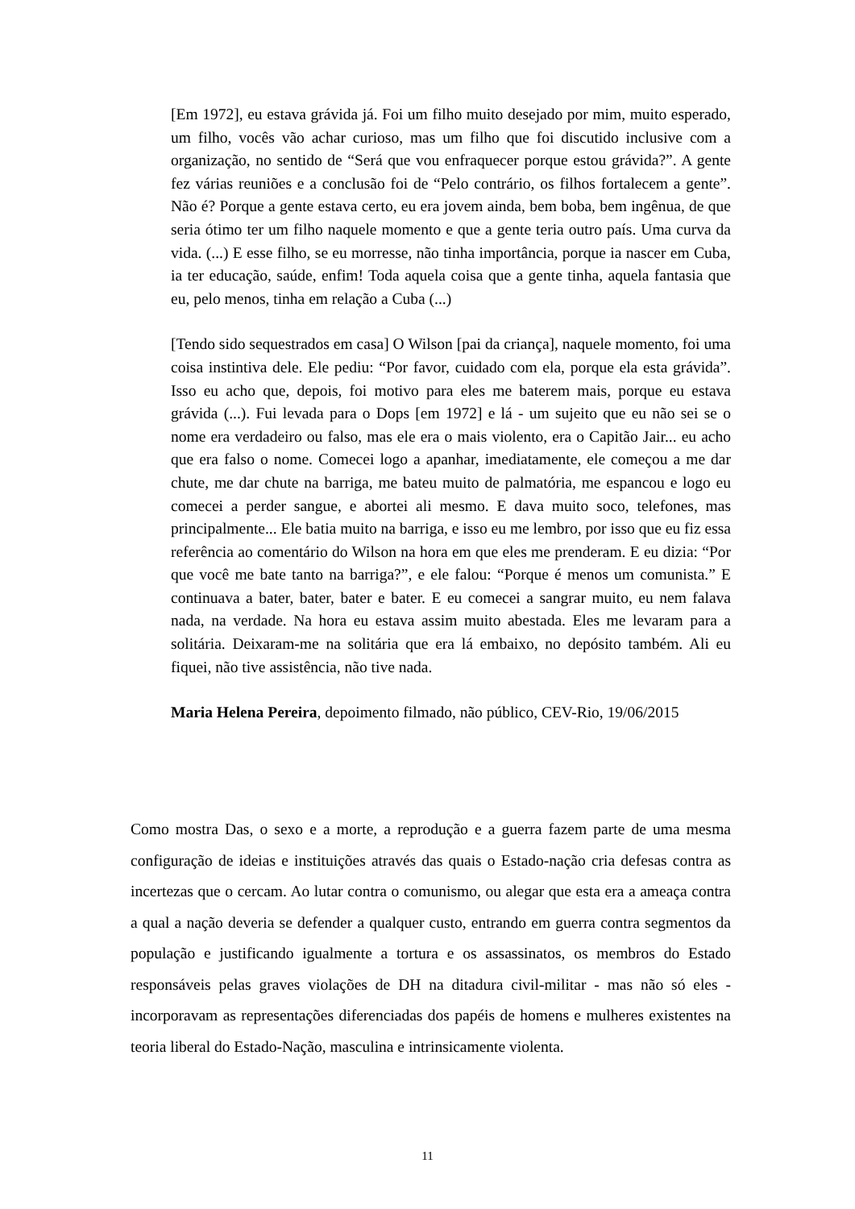[Em 1972], eu estava grávida já. Foi um filho muito desejado por mim, muito esperado, um filho, vocês vão achar curioso, mas um filho que foi discutido inclusive com a organização, no sentido de “Será que vou enfraquecer porque estou grávida?”. A gente fez várias reuniões e a conclusão foi de “Pelo contrário, os filhos fortalecem a gente”. Não é? Porque a gente estava certo, eu era jovem ainda, bem boba, bem ingênua, de que seria ótimo ter um filho naquele momento e que a gente teria outro país. Uma curva da vida. (...) E esse filho, se eu morresse, não tinha importância, porque ia nascer em Cuba, ia ter educação, saúde, enfim! Toda aquela coisa que a gente tinha, aquela fantasia que eu, pelo menos, tinha em relação a Cuba (...)
[Tendo sido sequestrados em casa] O Wilson [pai da criança], naquele momento, foi uma coisa instintiva dele. Ele pediu: “Por favor, cuidado com ela, porque ela esta grávida”. Isso eu acho que, depois, foi motivo para eles me baterem mais, porque eu estava grávida (...). Fui levada para o Dops [em 1972] e lá - um sujeito que eu não sei se o nome era verdadeiro ou falso, mas ele era o mais violento, era o Capitão Jair... eu acho que era falso o nome. Comecei logo a apanhar, imediatamente, ele começou a me dar chute, me dar chute na barriga, me bateu muito de palmatória, me espancou e logo eu comecei a perder sangue, e abortei ali mesmo. E dava muito soco, telefones, mas principalmente... Ele batia muito na barriga, e isso eu me lembro, por isso que eu fiz essa referência ao comentário do Wilson na hora em que eles me prenderam. E eu dizia: “Por que você me bate tanto na barriga?”, e ele falou: “Porque é menos um comunista.” E continuava a bater, bater, bater e bater. E eu comecei a sangrar muito, eu nem falava nada, na verdade. Na hora eu estava assim muito abestada. Eles me levaram para a solitária. Deixaram-me na solitária que era lá embaixo, no depósito também. Ali eu fiquei, não tive assistência, não tive nada.
Maria Helena Pereira, depoimento filmado, não público, CEV-Rio, 19/06/2015
Como mostra Das, o sexo e a morte, a reprodução e a guerra fazem parte de uma mesma configuração de ideias e instituições através das quais o Estado-nação cria defesas contra as incertezas que o cercam. Ao lutar contra o comunismo, ou alegar que esta era a ameaça contra a qual a nação deveria se defender a qualquer custo, entrando em guerra contra segmentos da população e justificando igualmente a tortura e os assassinatos, os membros do Estado responsáveis pelas graves violações de DH na ditadura civil-militar - mas não só eles - incorporavam as representações diferenciadas dos papéis de homens e mulheres existentes na teoria liberal do Estado-Nação, masculina e intrinsicamente violenta.
11